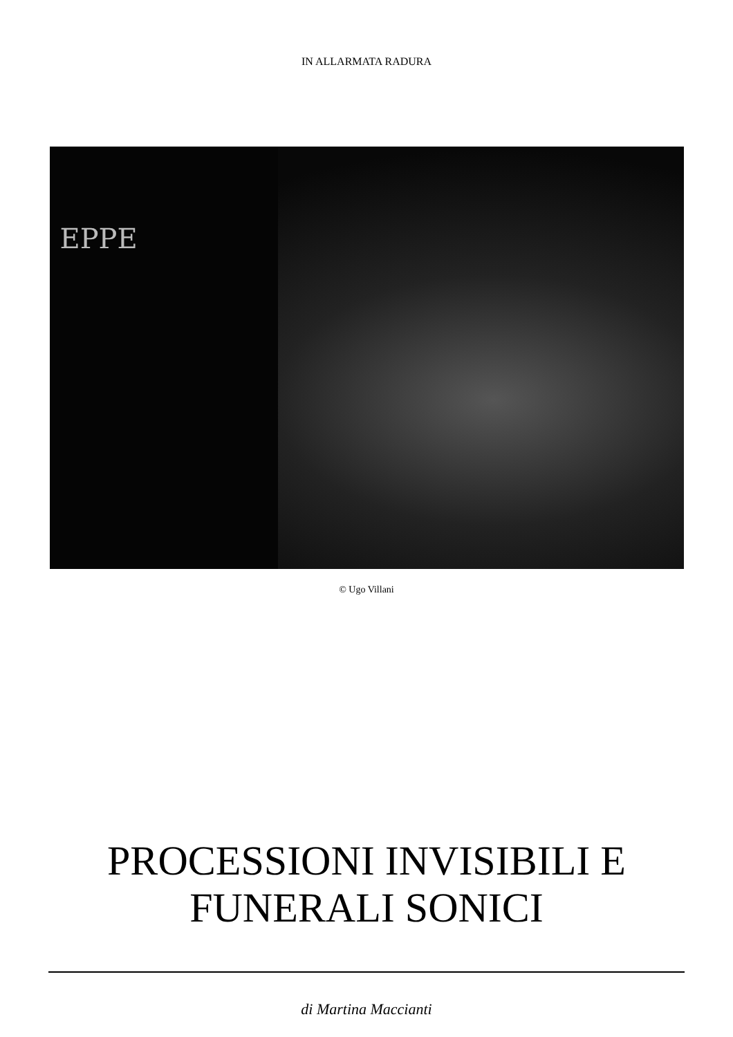IN ALLARMATA RADURA
EPPE
© Ugo Villani
PROCESSIONI INVISIBILI E
FUNERALI SONICI
di Martina Maccianti